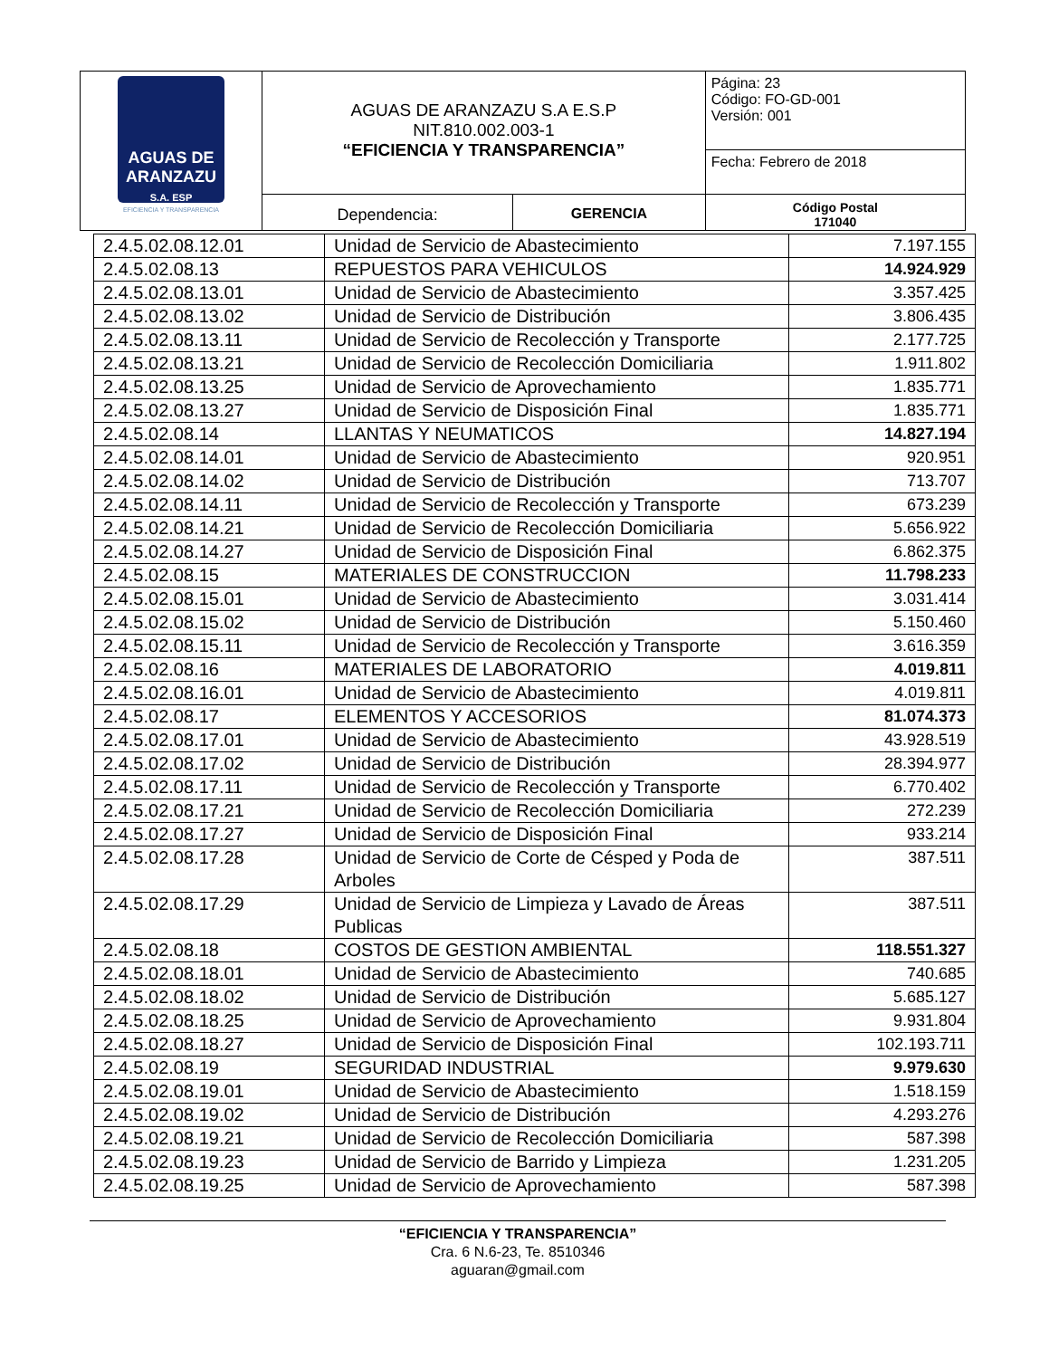| AGUAS DE ARANZAZU S.A. ESP EFICIENCIA Y TRANSPARENCIA | AGUAS DE ARANZAZU S.A E.S.P NIT.810.002.003-1 “EFICIENCIA Y TRANSPARENCIA” | | Página: 23 Código: FO-GD-001 Versión: 001 |
| | | | Fecha: Febrero de 2018 |
| | Dependencia: | GERENCIA | Código Postal 171040 |
| 2.4.5.02.08.12.01 | Unidad de Servicio de Abastecimiento | 7.197.155 |
| 2.4.5.02.08.13 | REPUESTOS PARA VEHICULOS | 14.924.929 |
| 2.4.5.02.08.13.01 | Unidad de Servicio de Abastecimiento | 3.357.425 |
| 2.4.5.02.08.13.02 | Unidad de Servicio de Distribución | 3.806.435 |
| 2.4.5.02.08.13.11 | Unidad de Servicio de Recolección y Transporte | 2.177.725 |
| 2.4.5.02.08.13.21 | Unidad de Servicio de Recolección Domiciliaria | 1.911.802 |
| 2.4.5.02.08.13.25 | Unidad de Servicio de Aprovechamiento | 1.835.771 |
| 2.4.5.02.08.13.27 | Unidad de Servicio de Disposición Final | 1.835.771 |
| 2.4.5.02.08.14 | LLANTAS Y NEUMATICOS | 14.827.194 |
| 2.4.5.02.08.14.01 | Unidad de Servicio de Abastecimiento | 920.951 |
| 2.4.5.02.08.14.02 | Unidad de Servicio de Distribución | 713.707 |
| 2.4.5.02.08.14.11 | Unidad de Servicio de Recolección y Transporte | 673.239 |
| 2.4.5.02.08.14.21 | Unidad de Servicio de Recolección Domiciliaria | 5.656.922 |
| 2.4.5.02.08.14.27 | Unidad de Servicio de Disposición Final | 6.862.375 |
| 2.4.5.02.08.15 | MATERIALES DE CONSTRUCCION | 11.798.233 |
| 2.4.5.02.08.15.01 | Unidad de Servicio de Abastecimiento | 3.031.414 |
| 2.4.5.02.08.15.02 | Unidad de Servicio de Distribución | 5.150.460 |
| 2.4.5.02.08.15.11 | Unidad de Servicio de Recolección y Transporte | 3.616.359 |
| 2.4.5.02.08.16 | MATERIALES DE LABORATORIO | 4.019.811 |
| 2.4.5.02.08.16.01 | Unidad de Servicio de Abastecimiento | 4.019.811 |
| 2.4.5.02.08.17 | ELEMENTOS Y ACCESORIOS | 81.074.373 |
| 2.4.5.02.08.17.01 | Unidad de Servicio de Abastecimiento | 43.928.519 |
| 2.4.5.02.08.17.02 | Unidad de Servicio de Distribución | 28.394.977 |
| 2.4.5.02.08.17.11 | Unidad de Servicio de Recolección y Transporte | 6.770.402 |
| 2.4.5.02.08.17.21 | Unidad de Servicio de Recolección Domiciliaria | 272.239 |
| 2.4.5.02.08.17.27 | Unidad de Servicio de Disposición Final | 933.214 |
| 2.4.5.02.08.17.28 | Unidad de Servicio de Corte de Césped y Poda de Arboles | 387.511 |
| 2.4.5.02.08.17.29 | Unidad de Servicio de Limpieza y Lavado de Áreas Publicas | 387.511 |
| 2.4.5.02.08.18 | COSTOS DE GESTION AMBIENTAL | 118.551.327 |
| 2.4.5.02.08.18.01 | Unidad de Servicio de Abastecimiento | 740.685 |
| 2.4.5.02.08.18.02 | Unidad de Servicio de Distribución | 5.685.127 |
| 2.4.5.02.08.18.25 | Unidad de Servicio de Aprovechamiento | 9.931.804 |
| 2.4.5.02.08.18.27 | Unidad de Servicio de Disposición Final | 102.193.711 |
| 2.4.5.02.08.19 | SEGURIDAD INDUSTRIAL | 9.979.630 |
| 2.4.5.02.08.19.01 | Unidad de Servicio de Abastecimiento | 1.518.159 |
| 2.4.5.02.08.19.02 | Unidad de Servicio de Distribución | 4.293.276 |
| 2.4.5.02.08.19.21 | Unidad de Servicio de Recolección Domiciliaria | 587.398 |
| 2.4.5.02.08.19.23 | Unidad de Servicio de Barrido y Limpieza | 1.231.205 |
| 2.4.5.02.08.19.25 | Unidad de Servicio de Aprovechamiento | 587.398 |
“EFICIENCIA Y TRANSPARENCIA”
Cra. 6 N.6-23, Te. 8510346
aguaran@gmail.com